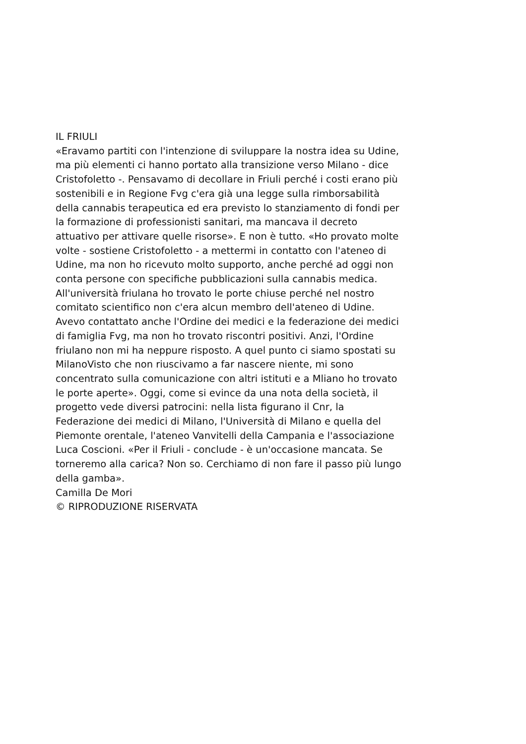IL FRIULI
«Eravamo partiti con l'intenzione di sviluppare la nostra idea su Udine, ma più elementi ci hanno portato alla transizione verso Milano - dice Cristofoletto -. Pensavamo di decollare in Friuli perché i costi erano più sostenibili e in Regione Fvg c'era già una legge sulla rimborsabilità della cannabis terapeutica ed era previsto lo stanziamento di fondi per la formazione di professionisti sanitari, ma mancava il decreto attuativo per attivare quelle risorse». E non è tutto. «Ho provato molte volte - sostiene Cristofoletto - a mettermi in contatto con l'ateneo di Udine, ma non ho ricevuto molto supporto, anche perché ad oggi non conta persone con specifiche pubblicazioni sulla cannabis medica. All'università friulana ho trovato le porte chiuse perché nel nostro comitato scientifico non c'era alcun membro dell'ateneo di Udine. Avevo contattato anche l'Ordine dei medici e la federazione dei medici di famiglia Fvg, ma non ho trovato riscontri positivi. Anzi, l'Ordine friulano non mi ha neppure risposto. A quel punto ci siamo spostati su MilanoVisto che non riuscivamo a far nascere niente, mi sono concentrato sulla comunicazione con altri istituti e a Mliano ho trovato le porte aperte». Oggi, come si evince da una nota della società, il progetto vede diversi patrocini: nella lista figurano il Cnr, la Federazione dei medici di Milano, l'Università di Milano e quella del Piemonte orentale, l'ateneo Vanvitelli della Campania e l'associazione Luca Coscioni. «Per il Friuli - conclude - è un'occasione mancata. Se torneremo alla carica? Non so. Cerchiamo di non fare il passo più lungo della gamba».
Camilla De Mori
© RIPRODUZIONE RISERVATA